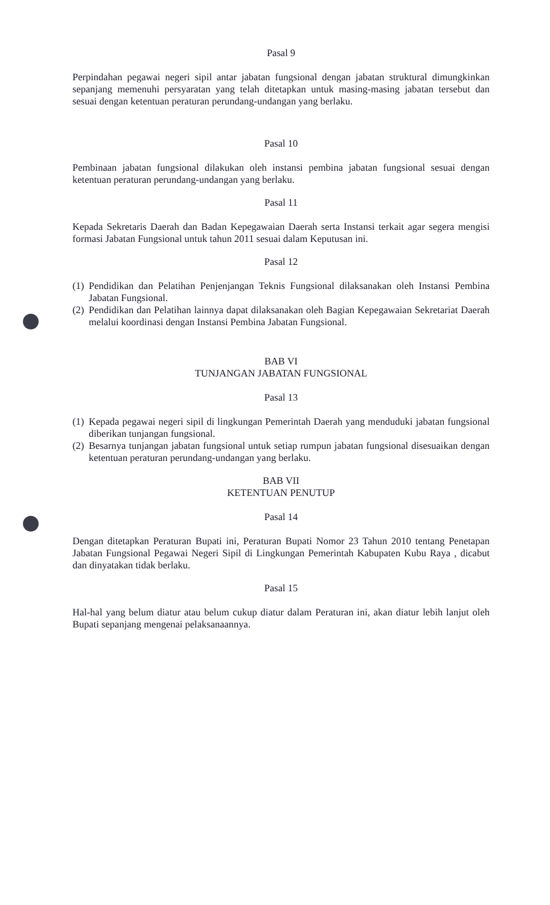Pasal 9
Perpindahan pegawai negeri sipil antar jabatan fungsional dengan jabatan struktural dimungkinkan sepanjang memenuhi persyaratan yang telah ditetapkan untuk masing-masing jabatan tersebut dan sesuai dengan ketentuan peraturan perundang-undangan yang berlaku.
Pasal 10
Pembinaan jabatan fungsional dilakukan oleh instansi pembina jabatan fungsional sesuai dengan ketentuan peraturan perundang-undangan yang berlaku.
Pasal 11
Kepada Sekretaris Daerah dan Badan Kepegawaian Daerah serta Instansi terkait agar segera mengisi formasi Jabatan Fungsional untuk tahun 2011 sesuai dalam Keputusan ini.
Pasal 12
(1) Pendidikan dan Pelatihan Penjenjangan Teknis Fungsional dilaksanakan oleh Instansi Pembina Jabatan Fungsional.
(2) Pendidikan dan Pelatihan lainnya dapat dilaksanakan oleh Bagian Kepegawaian Sekretariat Daerah melalui koordinasi dengan Instansi Pembina Jabatan Fungsional.
BAB VI
TUNJANGAN JABATAN FUNGSIONAL
Pasal 13
(1) Kepada pegawai negeri sipil di lingkungan Pemerintah Daerah yang menduduki jabatan fungsional diberikan tunjangan fungsional.
(2) Besarnya tunjangan jabatan fungsional untuk setiap rumpun jabatan fungsional disesuaikan dengan ketentuan peraturan perundang-undangan yang berlaku.
BAB VII
KETENTUAN PENUTUP
Pasal 14
Dengan ditetapkan Peraturan Bupati ini, Peraturan Bupati Nomor 23 Tahun 2010 tentang Penetapan Jabatan Fungsional Pegawai Negeri Sipil di Lingkungan Pemerintah Kabupaten Kubu Raya , dicabut dan dinyatakan tidak berlaku.
Pasal 15
Hal-hal yang belum diatur atau belum cukup diatur dalam Peraturan ini, akan diatur lebih lanjut oleh Bupati sepanjang mengenai pelaksanaannya.